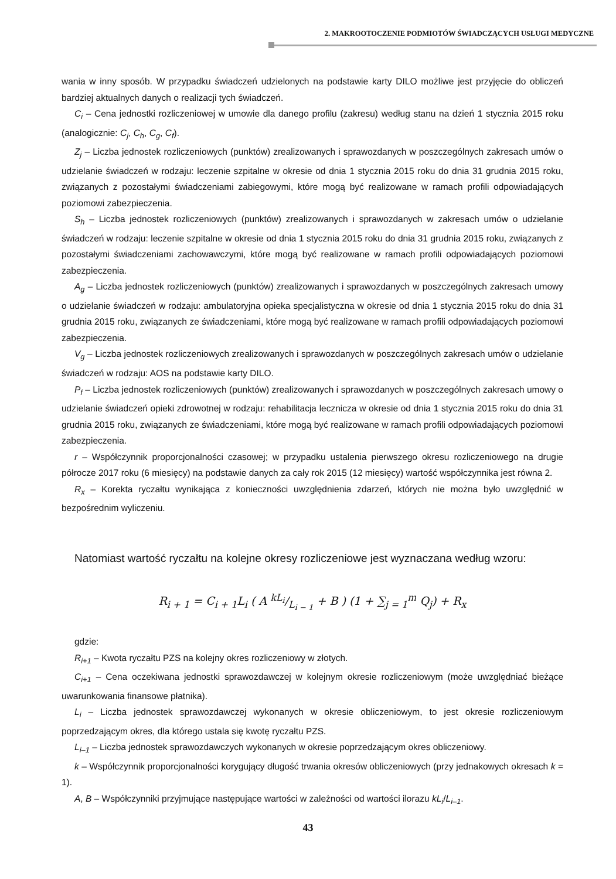2. MAKROOTOCZENIE PODMIOTÓW ŚWIADCZĄCYCH USŁUGI MEDYCZNE
wania w inny sposób. W przypadku świadczeń udzielonych na podstawie karty DILO możliwe jest przyjęcie do obliczeń bardziej aktualnych danych o realizacji tych świadczeń.
C<sub>i</sub> – Cena jednostki rozliczeniowej w umowie dla danego profilu (zakresu) według stanu na dzień 1 stycznia 2015 roku (analogicznie: C<sub>j</sub>, C<sub>h</sub>, C<sub>g</sub>, C<sub>f</sub>).
Z<sub>j</sub> – Liczba jednostek rozliczeniowych (punktów) zrealizowanych i sprawozdanych w poszczególnych zakresach umów o udzielanie świadczeń w rodzaju: leczenie szpitalne w okresie od dnia 1 stycznia 2015 roku do dnia 31 grudnia 2015 roku, związanych z pozostałymi świadczeniami zabiegowymi, które mogą być realizowane w ramach profili odpowiadających poziomowi zabezpieczenia.
S<sub>h</sub> – Liczba jednostek rozliczeniowych (punktów) zrealizowanych i sprawozdanych w zakresach umów o udzielanie świadczeń w rodzaju: leczenie szpitalne w okresie od dnia 1 stycznia 2015 roku do dnia 31 grudnia 2015 roku, związanych z pozostałymi świadczeniami zachowawczymi, które mogą być realizowane w ramach profili odpowiadających poziomowi zabezpieczenia.
A<sub>g</sub> – Liczba jednostek rozliczeniowych (punktów) zrealizowanych i sprawozdanych w poszczególnych zakresach umowy o udzielanie świadczeń w rodzaju: ambulatoryjna opieka specjalistyczna w okresie od dnia 1 stycznia 2015 roku do dnia 31 grudnia 2015 roku, związanych ze świadczeniami, które mogą być realizowane w ramach profili odpowiadających poziomowi zabezpieczenia.
V<sub>g</sub> – Liczba jednostek rozliczeniowych zrealizowanych i sprawozdanych w poszczególnych zakresach umów o udzielanie świadczeń w rodzaju: AOS na podstawie karty DILO.
P<sub>f</sub> – Liczba jednostek rozliczeniowych (punktów) zrealizowanych i sprawozdanych w poszczególnych zakresach umowy o udzielanie świadczeń opieki zdrowotnej w rodzaju: rehabilitacja lecznicza w okresie od dnia 1 stycznia 2015 roku do dnia 31 grudnia 2015 roku, związanych ze świadczeniami, które mogą być realizowane w ramach profili odpowiadających poziomowi zabezpieczenia.
r – Współczynnik proporcjonalności czasowej; w przypadku ustalenia pierwszego okresu rozliczeniowego na drugie półrocze 2017 roku (6 miesięcy) na podstawie danych za cały rok 2015 (12 miesięcy) wartość współczynnika jest równa 2.
R<sub>x</sub> – Korekta ryczałtu wynikająca z konieczności uwzględnienia zdarzeń, których nie można było uwzględnić w bezpośrednim wyliczeniu.
Natomiast wartość ryczałtu na kolejne okresy rozliczeniowe jest wyznaczana według wzoru:
R<sub>i + 1</sub> = C<sub>i + 1</sub>L<sub>i</sub> ( A kL<sub>i</sub>/L<sub>i − 1</sub> + B ) (1 + ∑<sub>j = 1</sub><sup>m</sup> Q<sub>j</sub>) + R<sub>x</sub>
gdzie:
R<sub>i+1</sub> – Kwota ryczałtu PZS na kolejny okres rozliczeniowy w złotych.
C<sub>i+1</sub> – Cena oczekiwana jednostki sprawozdawczej w kolejnym okresie rozliczeniowym (może uwzględniać bieżące uwarunkowania finansowe płatnika).
L<sub>i</sub> – Liczba jednostek sprawozdawczej wykonanych w okresie obliczeniowym, to jest okresie rozliczeniowym poprzedzającym okres, dla którego ustala się kwotę ryczałtu PZS.
L<sub>i–1</sub> – Liczba jednostek sprawozdawczych wykonanych w okresie poprzedzającym okres obliczeniowy.
k – Współczynnik proporcjonalności korygujący długość trwania okresów obliczeniowych (przy jednakowych okresach k = 1).
A, B – Współczynniki przyjmujące następujące wartości w zależności od wartości ilorazu kL<sub>i</sub>/L<sub>i–1</sub>.
43